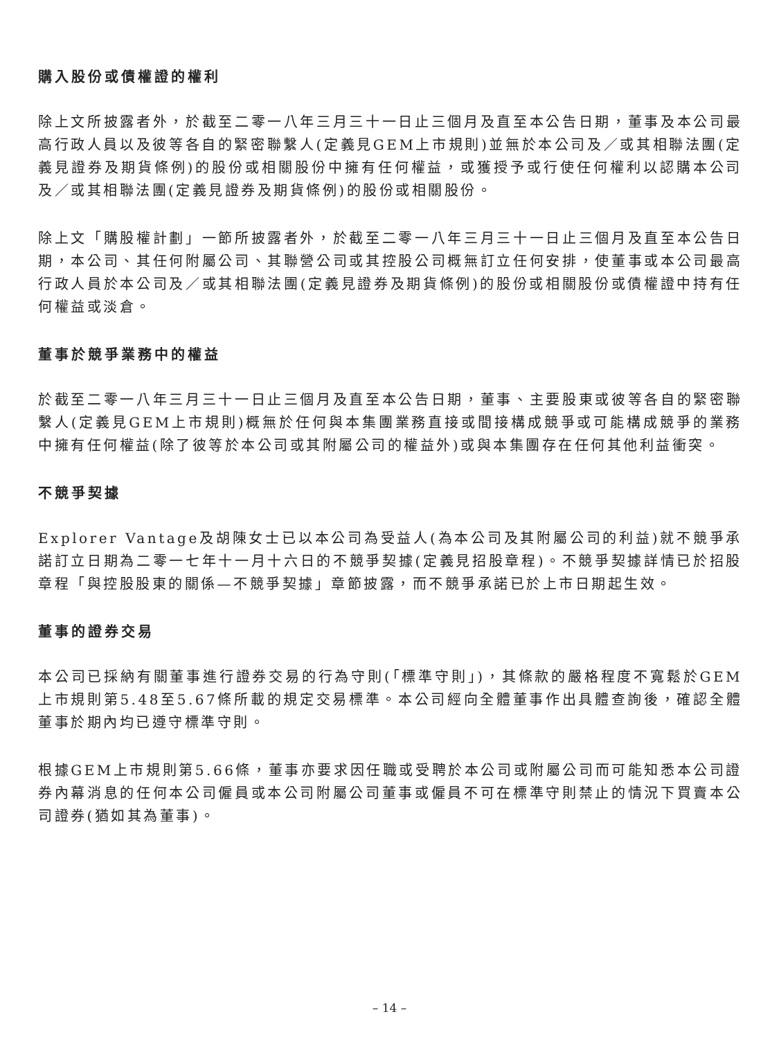購入股份或債權證的權利
除上文所披露者外，於截至二零一八年三月三十一日止三個月及直至本公告日期，董事及本公司最高行政人員以及彼等各自的緊密聯繫人(定義見GEM上市規則)並無於本公司及／或其相聯法團(定義見證券及期貨條例)的股份或相關股份中擁有任何權益，或獲授予或行使任何權利以認購本公司及／或其相聯法團(定義見證券及期貨條例)的股份或相關股份。
除上文「購股權計劃」一節所披露者外，於截至二零一八年三月三十一日止三個月及直至本公告日期，本公司、其任何附屬公司、其聯營公司或其控股公司概無訂立任何安排，使董事或本公司最高行政人員於本公司及／或其相聯法團(定義見證券及期貨條例)的股份或相關股份或債權證中持有任何權益或淡倉。
董事於競爭業務中的權益
於截至二零一八年三月三十一日止三個月及直至本公告日期，董事、主要股東或彼等各自的緊密聯繫人(定義見GEM上市規則)概無於任何與本集團業務直接或間接構成競爭或可能構成競爭的業務中擁有任何權益(除了彼等於本公司或其附屬公司的權益外)或與本集團存在任何其他利益衝突。
不競爭契據
Explorer Vantage及胡陳女士已以本公司為受益人(為本公司及其附屬公司的利益)就不競爭承諾訂立日期為二零一七年十一月十六日的不競爭契據(定義見招股章程)。不競爭契據詳情已於招股章程「與控股股東的關係—不競爭契據」章節披露，而不競爭承諾已於上市日期起生效。
董事的證券交易
本公司已採納有關董事進行證券交易的行為守則(「標準守則」)，其條款的嚴格程度不寬鬆於GEM上市規則第5.48至5.67條所載的規定交易標準。本公司經向全體董事作出具體查詢後，確認全體董事於期內均已遵守標準守則。
根據GEM上市規則第5.66條，董事亦要求因任職或受聘於本公司或附屬公司而可能知悉本公司證券內幕消息的任何本公司僱員或本公司附屬公司董事或僱員不可在標準守則禁止的情況下買賣本公司證券(猶如其為董事)。
– 14 –